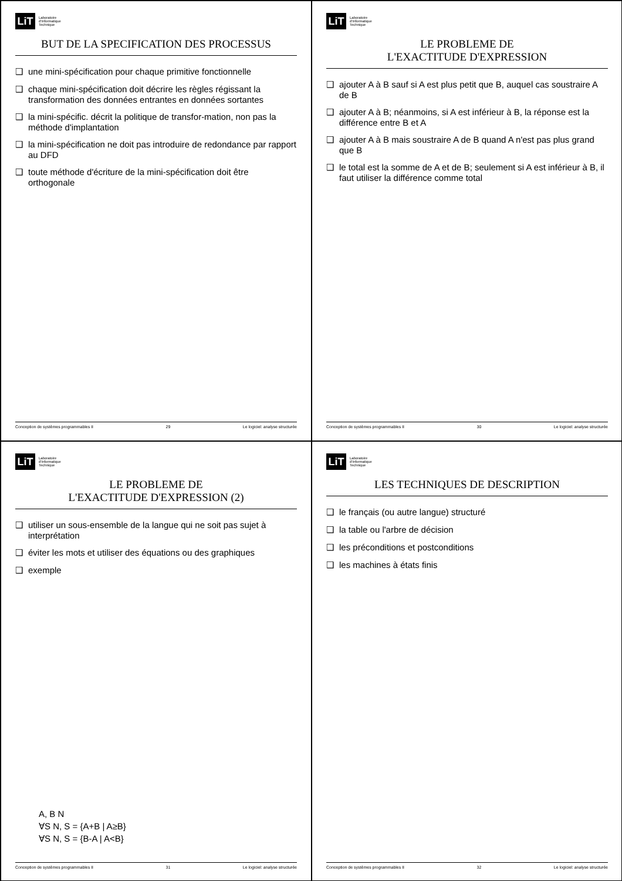LiT
Laboratoire
d'Informatique
Technique
BUT DE LA SPECIFICATION DES PROCESSUS
❑ une mini-spécification pour chaque primitive fonctionnelle
❑ chaque mini-spécification doit décrire les règles régissant la transformation des données entrantes en données sortantes
❑ la mini-spécific. décrit la politique de transfor-mation, non pas la méthode d'implantation
❑ la mini-spécification ne doit pas introduire de redondance par rapport au DFD
❑ toute méthode d'écriture de la mini-spécification doit être orthogonale
Conception de systèmes programmables II 29 Le logiciel: analyse structurée
LiT
Laboratoire
d'Informatique
Technique
LE PROBLEME DE
L'EXACTITUDE D'EXPRESSION
❑ ajouter A à B sauf si A est plus petit que B, auquel cas soustraire A de B
❑ ajouter A à B; néanmoins, si A est inférieur à B, la réponse est la différence entre B et A
❑ ajouter A à B mais soustraire A de B quand A n'est pas plus grand que B
❑ le total est la somme de A et de B; seulement si A est inférieur à B, il faut utiliser la différence comme total
Conception de systèmes programmables II 30 Le logiciel: analyse structurée
LiT
Laboratoire
d'Informatique
Technique
LE PROBLEME DE
L'EXACTITUDE D'EXPRESSION (2)
❑ utiliser un sous-ensemble de la langue qui ne soit pas sujet à interprétation
❑ éviter les mots et utiliser des équations ou des graphiques
❑ exemple
A, B N
∀S N, S = {A+B | A≥B}
∀S N, S = {B-A | A<B}
Conception de systèmes programmables II 31 Le logiciel: analyse structurée
LiT
Laboratoire
d'Informatique
Technique
LES TECHNIQUES DE DESCRIPTION
❑ le français (ou autre langue) structuré
❑ la table ou l'arbre de décision
❑ les préconditions et postconditions
❑ les machines à états finis
Conception de systèmes programmables II 32 Le logiciel: analyse structurée